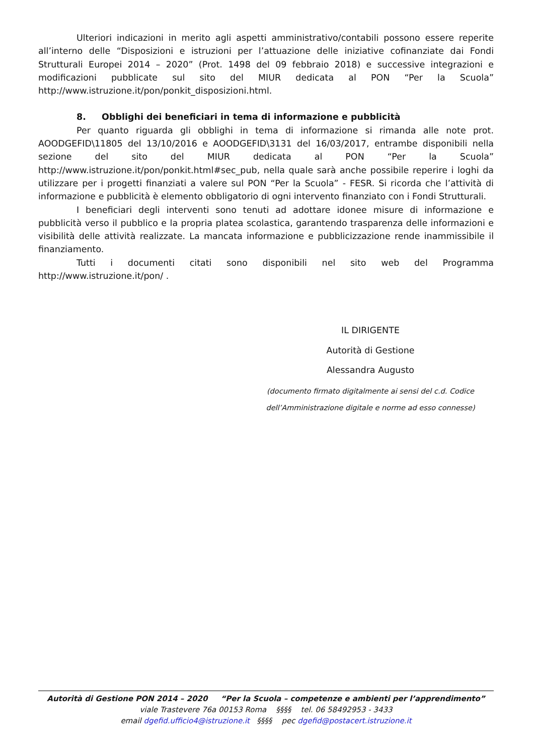Ulteriori indicazioni in merito agli aspetti amministrativo/contabili possono essere reperite all’interno delle “Disposizioni e istruzioni per l’attuazione delle iniziative cofinanziate dai Fondi Strutturali Europei 2014 – 2020” (Prot. 1498 del 09 febbraio 2018) e successive integrazioni e modificazioni pubblicate sul sito del MIUR dedicata al PON “Per la Scuola” http://www.istruzione.it/pon/ponkit_disposizioni.html.
8. Obblighi dei beneficiari in tema di informazione e pubblicità
Per quanto riguarda gli obblighi in tema di informazione si rimanda alle note prot. AOODGEFID\11805 del 13/10/2016 e AOODGEFID\3131 del 16/03/2017, entrambe disponibili nella sezione del sito del MIUR dedicata al PON “Per la Scuola” http://www.istruzione.it/pon/ponkit.html#sec_pub, nella quale sarà anche possibile reperire i loghi da utilizzare per i progetti finanziati a valere sul PON “Per la Scuola” - FESR. Si ricorda che l’attività di informazione e pubblicità è elemento obbligatorio di ogni intervento finanziato con i Fondi Strutturali.
I beneficiari degli interventi sono tenuti ad adottare idonee misure di informazione e pubblicità verso il pubblico e la propria platea scolastica, garantendo trasparenza delle informazioni e visibilità delle attività realizzate. La mancata informazione e pubblicizzazione rende inammissibile il finanziamento.
Tutti i documenti citati sono disponibili nel sito web del Programma http://www.istruzione.it/pon/ .
IL DIRIGENTE
Autorità di Gestione
Alessandra Augusto
(documento firmato digitalmente ai sensi del c.d. Codice dell’Amministrazione digitale e norme ad esso connesse)
Autorità di Gestione PON 2014 – 2020 “Per la Scuola – competenze e ambienti per l’apprendimento”
viale Trastevere 76a 00153 Roma §§§§ tel. 06 58492953 - 3433
email dgefid.ufficio4@istruzione.it §§§§ pec dgefid@postacert.istruzione.it